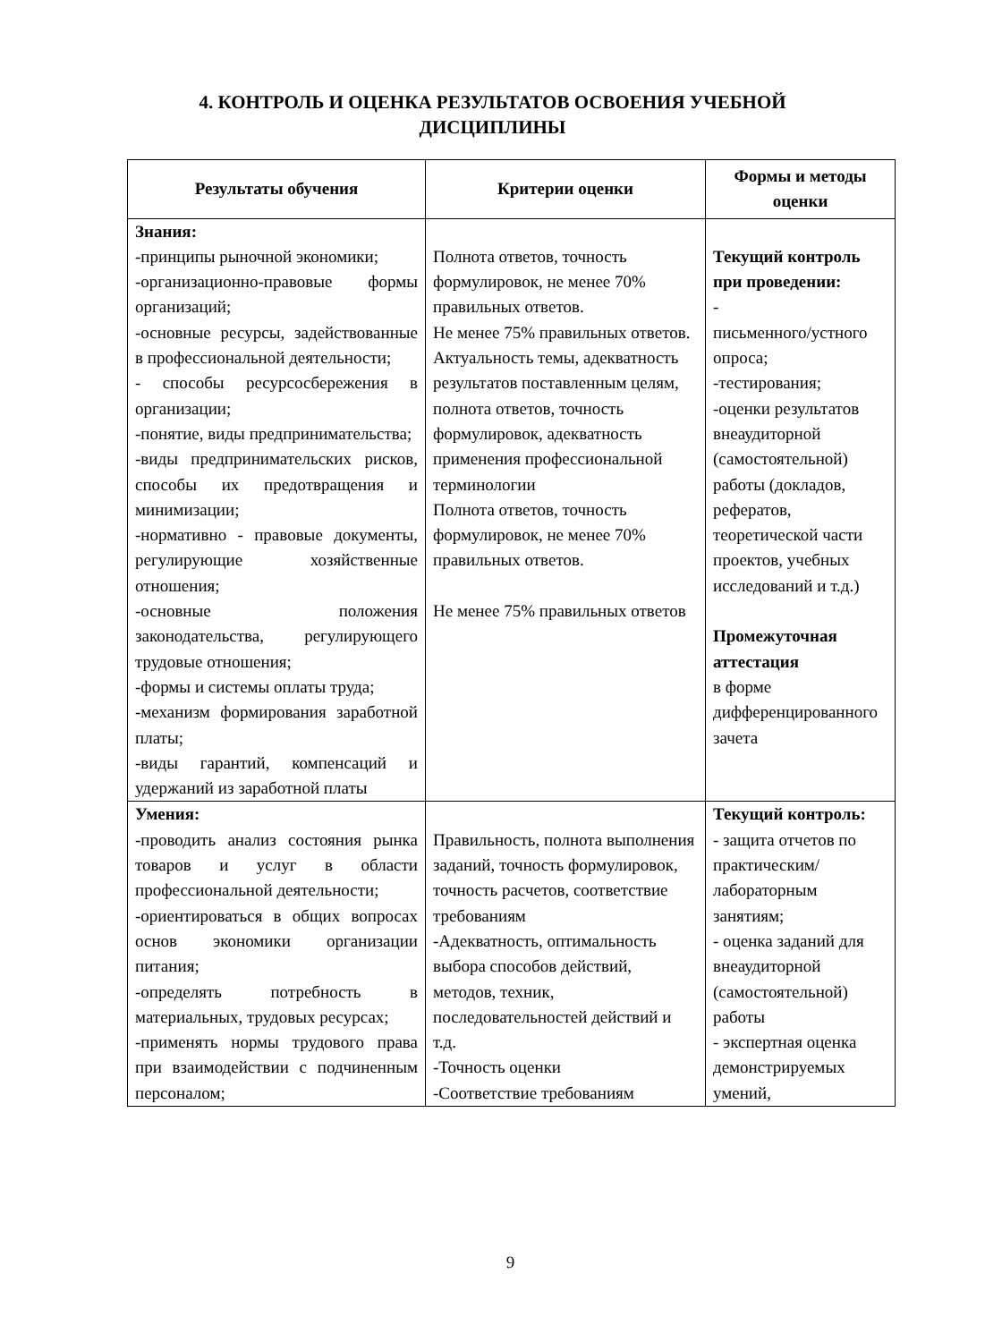4. КОНТРОЛЬ И ОЦЕНКА РЕЗУЛЬТАТОВ ОСВОЕНИЯ УЧЕБНОЙ
ДИСЦИПЛИНЫ
| Результаты обучения | Критерии оценки | Формы и методы оценки |
| --- | --- | --- |
| Знания: -принципы рыночной экономики; -организационно-правовые формы организаций; -основные ресурсы, задействованные в профессиональной деятельности; - способы ресурсосбережения в организации; -понятие, виды предпринимательства; -виды предпринимательских рисков, способы их предотвращения и минимизации; -нормативно - правовые документы, регулирующие хозяйственные отношения; -основные положения законодательства, регулирующего трудовые отношения; -формы и системы оплаты труда; -механизм формирования заработной платы; -виды гарантий, компенсаций и удержаний из заработной платы | Полнота ответов, точность формулировок, не менее 70% правильных ответов. Не менее 75% правильных ответов. Актуальность темы, адекватность результатов поставленным целям, полнота ответов, точность формулировок, адекватность применения профессиональной терминологии Полнота ответов, точность формулировок, не менее 70% правильных ответов. Не менее 75% правильных ответов | Текущий контроль при проведении: - письменного/устного опроса; -тестирования; -оценки результатов внеаудиторной (самостоятельной) работы (докладов, рефератов, теоретической части проектов, учебных исследований и т.д.) Промежуточная аттестация в форме дифференцированного зачета |
| Умения: -проводить анализ состояния рынка товаров и услуг в области профессиональной деятельности; -ориентироваться в общих вопросах основ экономики организации питания; -определять потребность в материальных, трудовых ресурсах; -применять нормы трудового права при взаимодействии с подчиненным персоналом; | Правильность, полнота выполнения заданий, точность формулировок, точность расчетов, соответствие требованиям -Адекватность, оптимальность выбора способов действий, методов, техник, последовательностей действий и т.д. -Точность оценки -Соответствие требованиям | Текущий контроль: - защита отчетов по практическим/ лабораторным занятиям; - оценка заданий для внеаудиторной (самостоятельной) работы - экспертная оценка демонстрируемых умений, |
9